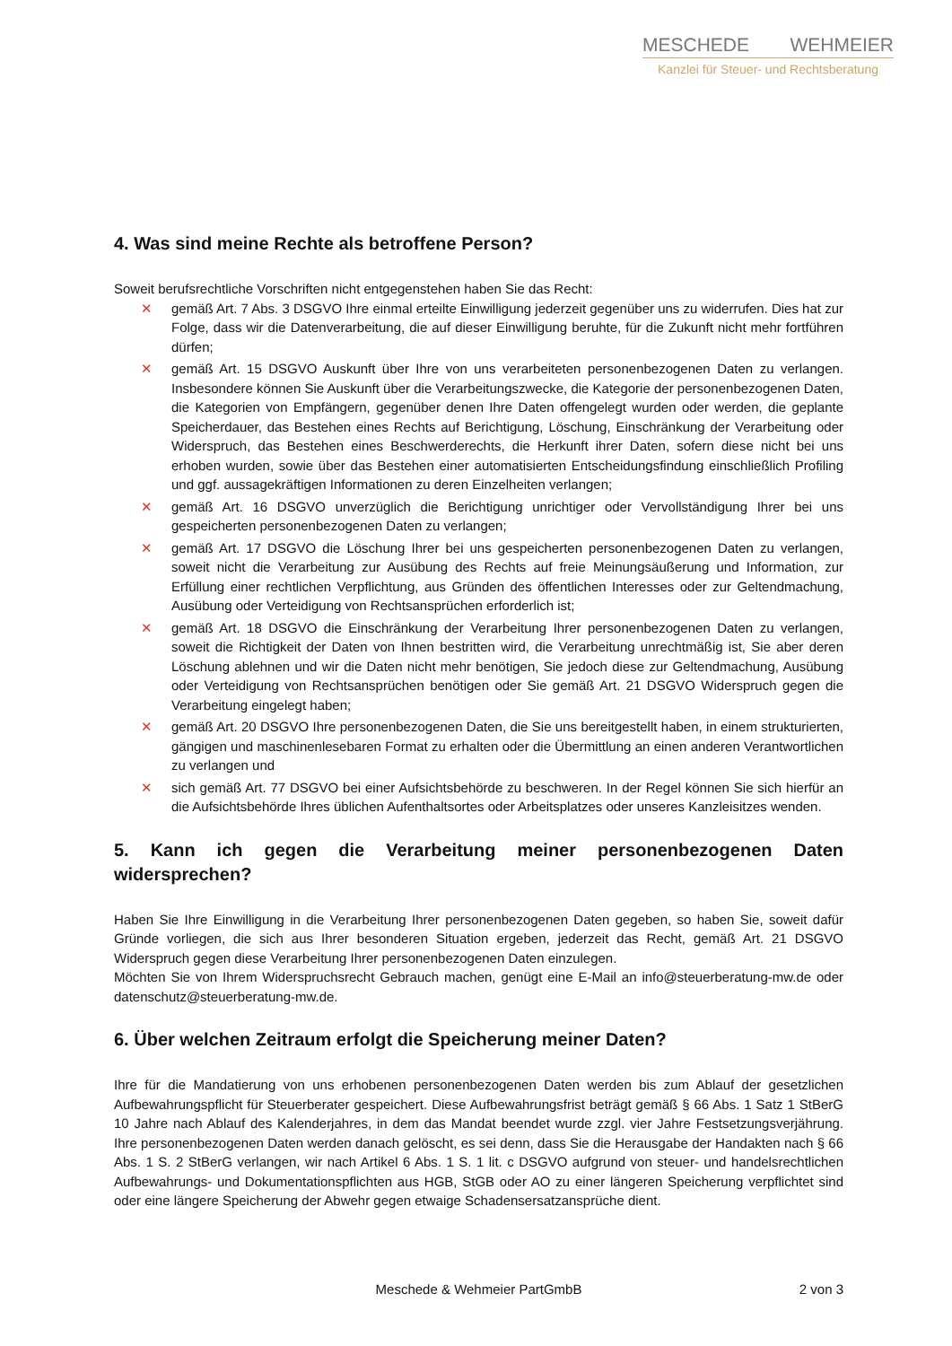MESCHEDE WEHMEIER
Kanzlei für Steuer- und Rechtsberatung
4. Was sind meine Rechte als betroffene Person?
Soweit berufsrechtliche Vorschriften nicht entgegenstehen haben Sie das Recht:
✕ gemäß Art. 7 Abs. 3 DSGVO Ihre einmal erteilte Einwilligung jederzeit gegenüber uns zu widerrufen. Dies hat zur Folge, dass wir die Datenverarbeitung, die auf dieser Einwilligung beruhte, für die Zukunft nicht mehr fortführen dürfen;
✕ gemäß Art. 15 DSGVO Auskunft über Ihre von uns verarbeiteten personenbezogenen Daten zu verlangen. Insbesondere können Sie Auskunft über die Verarbeitungszwecke, die Kategorie der personenbezogenen Daten, die Kategorien von Empfängern, gegenüber denen Ihre Daten offengelegt wurden oder werden, die geplante Speicherdauer, das Bestehen eines Rechts auf Berichtigung, Löschung, Einschränkung der Verarbeitung oder Widerspruch, das Bestehen eines Beschwerderechts, die Herkunft ihrer Daten, sofern diese nicht bei uns erhoben wurden, sowie über das Bestehen einer automatisierten Entscheidungsfindung einschließlich Profiling und ggf. aussagekräftigen Informationen zu deren Einzelheiten verlangen;
✕ gemäß Art. 16 DSGVO unverzüglich die Berichtigung unrichtiger oder Vervollständigung Ihrer bei uns gespeicherten personenbezogenen Daten zu verlangen;
✕ gemäß Art. 17 DSGVO die Löschung Ihrer bei uns gespeicherten personenbezogenen Daten zu verlangen, soweit nicht die Verarbeitung zur Ausübung des Rechts auf freie Meinungsäußerung und Information, zur Erfüllung einer rechtlichen Verpflichtung, aus Gründen des öffentlichen Interesses oder zur Geltendmachung, Ausübung oder Verteidigung von Rechtsansprüchen erforderlich ist;
✕ gemäß Art. 18 DSGVO die Einschränkung der Verarbeitung Ihrer personenbezogenen Daten zu verlangen, soweit die Richtigkeit der Daten von Ihnen bestritten wird, die Verarbeitung unrechtmäßig ist, Sie aber deren Löschung ablehnen und wir die Daten nicht mehr benötigen, Sie jedoch diese zur Geltendmachung, Ausübung oder Verteidigung von Rechtsansprüchen benötigen oder Sie gemäß Art. 21 DSGVO Widerspruch gegen die Verarbeitung eingelegt haben;
✕ gemäß Art. 20 DSGVO Ihre personenbezogenen Daten, die Sie uns bereitgestellt haben, in einem strukturierten, gängigen und maschinenlesebaren Format zu erhalten oder die Übermittlung an einen anderen Verantwortlichen zu verlangen und
✕ sich gemäß Art. 77 DSGVO bei einer Aufsichtsbehörde zu beschweren. In der Regel können Sie sich hierfür an die Aufsichtsbehörde Ihres üblichen Aufenthaltsortes oder Arbeitsplatzes oder unseres Kanzleisitzes wenden.
5. Kann ich gegen die Verarbeitung meiner personenbezogenen Daten widersprechen?
Haben Sie Ihre Einwilligung in die Verarbeitung Ihrer personenbezogenen Daten gegeben, so haben Sie, soweit dafür Gründe vorliegen, die sich aus Ihrer besonderen Situation ergeben, jederzeit das Recht, gemäß Art. 21 DSGVO Widerspruch gegen diese Verarbeitung Ihrer personenbezogenen Daten einzulegen.
Möchten Sie von Ihrem Widerspruchsrecht Gebrauch machen, genügt eine E-Mail an info@steuerberatung-mw.de oder datenschutz@steuerberatung-mw.de.
6. Über welchen Zeitraum erfolgt die Speicherung meiner Daten?
Ihre für die Mandatierung von uns erhobenen personenbezogenen Daten werden bis zum Ablauf der gesetzlichen Aufbewahrungspflicht für Steuerberater gespeichert. Diese Aufbewahrungsfrist beträgt gemäß § 66 Abs. 1 Satz 1 StBerG 10 Jahre nach Ablauf des Kalenderjahres, in dem das Mandat beendet wurde zzgl. vier Jahre Festsetzungsverjährung. Ihre personenbezogenen Daten werden danach gelöscht, es sei denn, dass Sie die Herausgabe der Handakten nach § 66 Abs. 1 S. 2 StBerG verlangen, wir nach Artikel 6 Abs. 1 S. 1 lit. c DSGVO aufgrund von steuer- und handelsrechtlichen Aufbewahrungs- und Dokumentationspflichten aus HGB, StGB oder AO zu einer längeren Speicherung verpflichtet sind oder eine längere Speicherung der Abwehr gegen etwaige Schadensersatzansprüche dient.
Meschede & Wehmeier PartGmbB
2 von 3